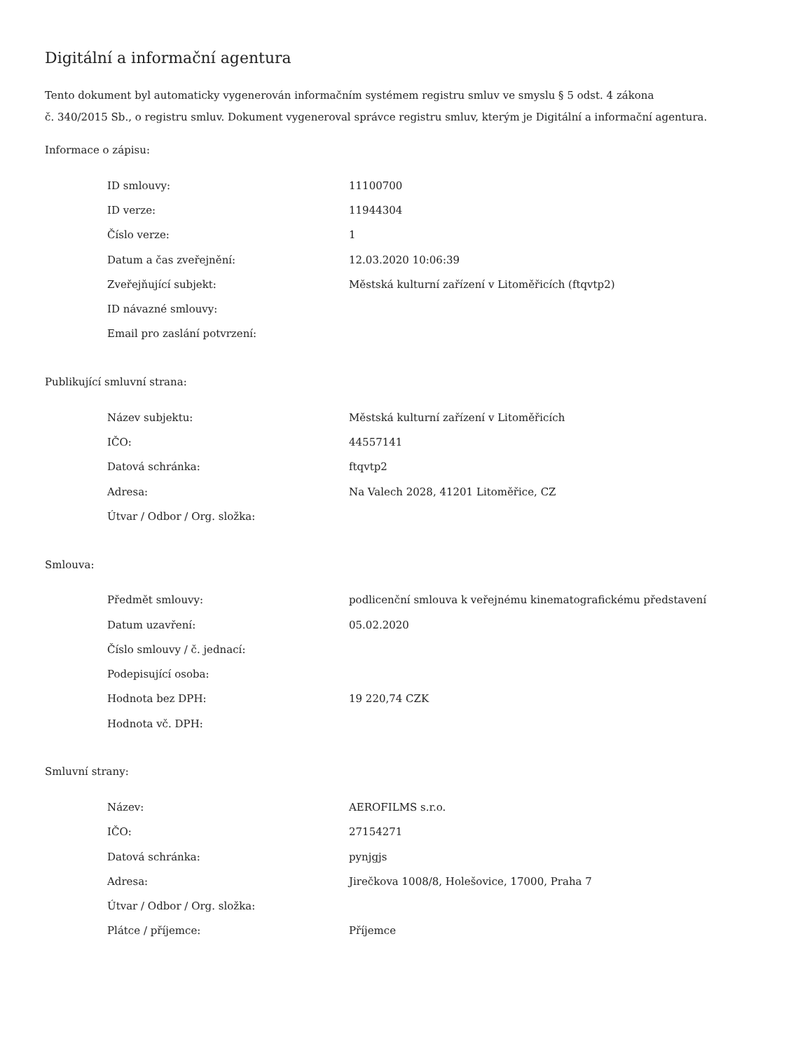Digitální a informační agentura
Tento dokument byl automaticky vygenerován informačním systémem registru smluv ve smyslu § 5 odst. 4 zákona
č. 340/2015 Sb., o registru smluv. Dokument vygeneroval správce registru smluv, kterým je Digitální a informační agentura.
Informace o zápisu:
| ID smlouvy: | 11100700 |
| ID verze: | 11944304 |
| Číslo verze: | 1 |
| Datum a čas zveřejnění: | 12.03.2020 10:06:39 |
| Zveřejňující subjekt: | Městská kulturní zařízení v Litoměřicích (ftqvtp2) |
| ID návazné smlouvy: | |
| Email pro zaslání potvrzení: | |
Publikující smluvní strana:
| Název subjektu: | Městská kulturní zařízení v Litoměřicích |
| IČO: | 44557141 |
| Datová schránka: | ftqvtp2 |
| Adresa: | Na Valech 2028, 41201 Litoměřice, CZ |
| Útvar / Odbor / Org. složka: | |
Smlouva:
| Předmět smlouvy: | podlicenční smlouva k veřejnému kinematografickému představení |
| Datum uzavření: | 05.02.2020 |
| Číslo smlouvy / č. jednací: | |
| Podepisující osoba: | |
| Hodnota bez DPH: | 19 220,74 CZK |
| Hodnota vč. DPH: | |
Smluvní strany:
| Název: | AEROFILMS s.r.o. |
| IČO: | 27154271 |
| Datová schránka: | pynjgjs |
| Adresa: | Jirečkova 1008/8, Holešovice, 17000, Praha 7 |
| Útvar / Odbor / Org. složka: | |
| Plátce / příjemce: | Příjemce |